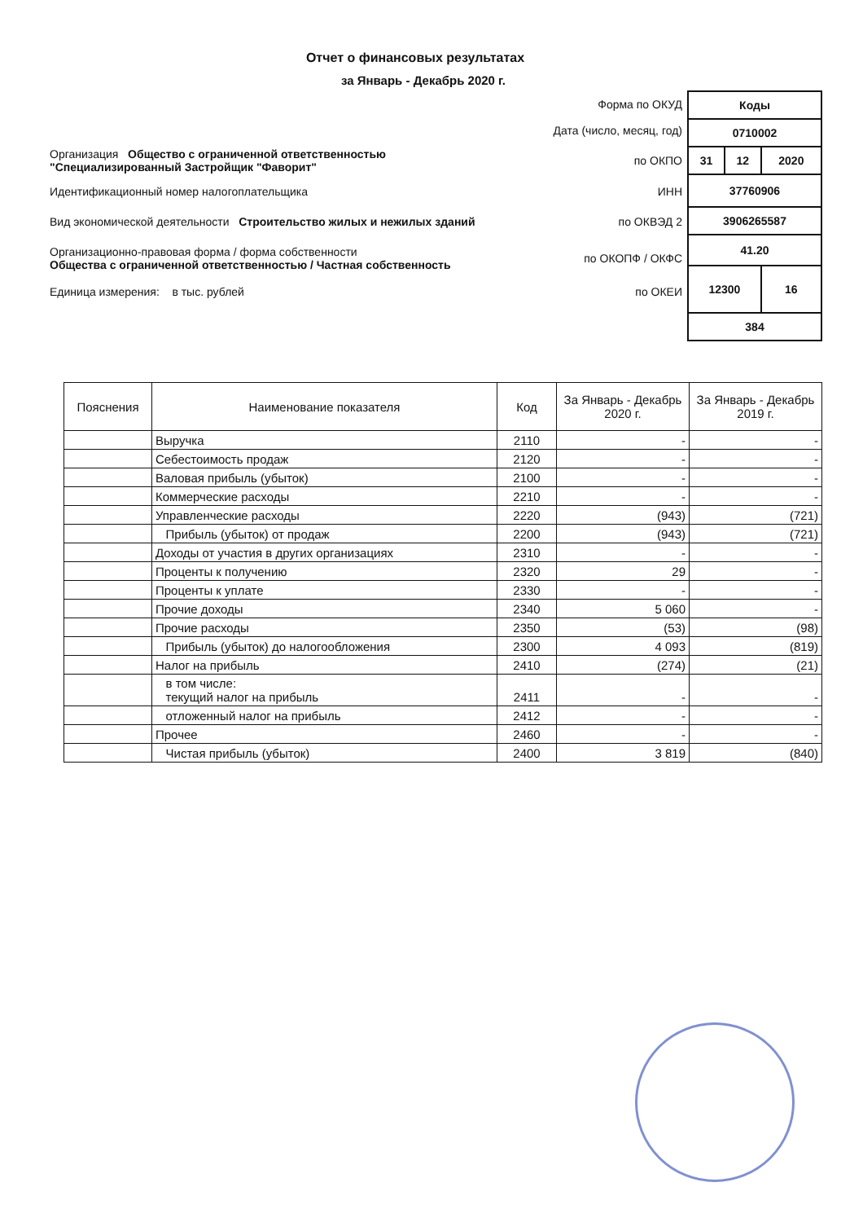Отчет о финансовых результатах
за Январь - Декабрь 2020 г.
| | Форма по ОКУД |
| | Дата (число, месяц, год) |
| Организация Общество с ограниченной ответственностью "Специализированный Застройщик "Фаворит" | по ОКПО |
| Идентификационный номер налогоплательщика | ИНН |
| Вид экономической деятельности Строительство жилых и нежилых зданий | по ОКВЭД 2 |
| Организационно-правовая форма / форма собственности Общества с ограниченной ответственностью / Частная собственность | по ОКОПФ / ОКФС |
| Единица измерения: в тыс. рублей | по ОКЕИ |
| Коды | | |
| 0710002 | | |
| 31 | 12 | 2020 |
| 37760906 | | |
| 3906265587 | | |
| 41.20 | | |
| 12300 | | 16 |
| 384 | | |
| Пояснения | Наименование показателя | Код | За Январь - Декабрь 2020 г. | За Январь - Декабрь 2019 г. |
| --- | --- | --- | --- | --- |
| | Выручка | 2110 | - | - |
| | Себестоимость продаж | 2120 | - | - |
| | Валовая прибыль (убыток) | 2100 | - | - |
| | Коммерческие расходы | 2210 | - | - |
| | Управленческие расходы | 2220 | (943) | (721) |
| | Прибыль (убыток) от продаж | 2200 | (943) | (721) |
| | Доходы от участия в других организациях | 2310 | - | - |
| | Проценты к получению | 2320 | 29 | - |
| | Проценты к уплате | 2330 | - | - |
| | Прочие доходы | 2340 | 5 060 | - |
| | Прочие расходы | 2350 | (53) | (98) |
| | Прибыль (убыток) до налогообложения | 2300 | 4 093 | (819) |
| | Налог на прибыль | 2410 | (274) | (21) |
| | в том числе: текущий налог на прибыль | 2411 | - | - |
| | отложенный налог на прибыль | 2412 | - | - |
| | Прочее | 2460 | - | - |
| | Чистая прибыль (убыток) | 2400 | 3 819 | (840) |